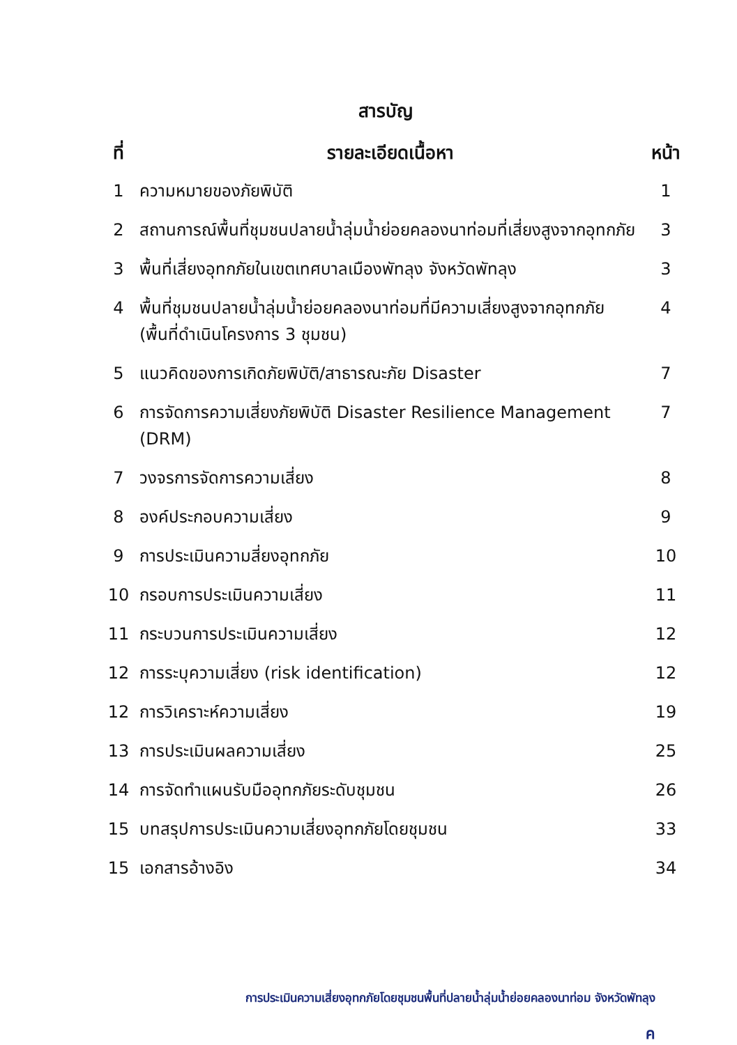สารบัญ
| ที่ | รายละเอียดเนื้อหา | หน้า |
| --- | --- | --- |
| 1 | ความหมายของภัยพิบัติ | 1 |
| 2 | สถานการณ์พื้นที่ชุมชนปลายน้ำลุ่มน้ำย่อยคลองนาท่อมที่เสี่ยงสูงจากอุทกภัย | 3 |
| 3 | พื้นที่เสี่ยงอุทกภัยในเขตเทศบาลเมืองพัทลุง จังหวัดพัทลุง | 3 |
| 4 | พื้นที่ชุมชนปลายน้ำลุ่มน้ำย่อยคลองนาท่อมที่มีความเสี่ยงสูงจากอุทกภัย (พื้นที่ดำเนินโครงการ 3 ชุมชน) | 4 |
| 5 | แนวคิดของการเกิดภัยพิบัติ/สาธารณะภัย Disaster | 7 |
| 6 | การจัดการความเสี่ยงภัยพิบัติ Disaster Resilience Management (DRM) | 7 |
| 7 | วงจรการจัดการความเสี่ยง | 8 |
| 8 | องค์ประกอบความเสี่ยง | 9 |
| 9 | การประเมินความสี่ยงอุทกภัย | 10 |
| 10 | กรอบการประเมินความเสี่ยง | 11 |
| 11 | กระบวนการประเมินความเสี่ยง | 12 |
| 12 | การระบุความเสี่ยง (risk identification) | 12 |
| 12 | การวิเคราะห์ความเสี่ยง | 19 |
| 13 | การประเมินผลความเสี่ยง | 25 |
| 14 | การจัดทำแผนรับมืออุทกภัยระดับชุมชน | 26 |
| 15 | บทสรุปการประเมินความเสี่ยงอุทกภัยโดยชุมชน | 33 |
| 15 | เอกสารอ้างอิง | 34 |
การประเมินความเสี่ยงอุทกภัยโดยชุมชนพื้นที่ปลายน้ำลุ่มน้ำย่อยคลองนาท่อม จังหวัดพัทลุง
ค